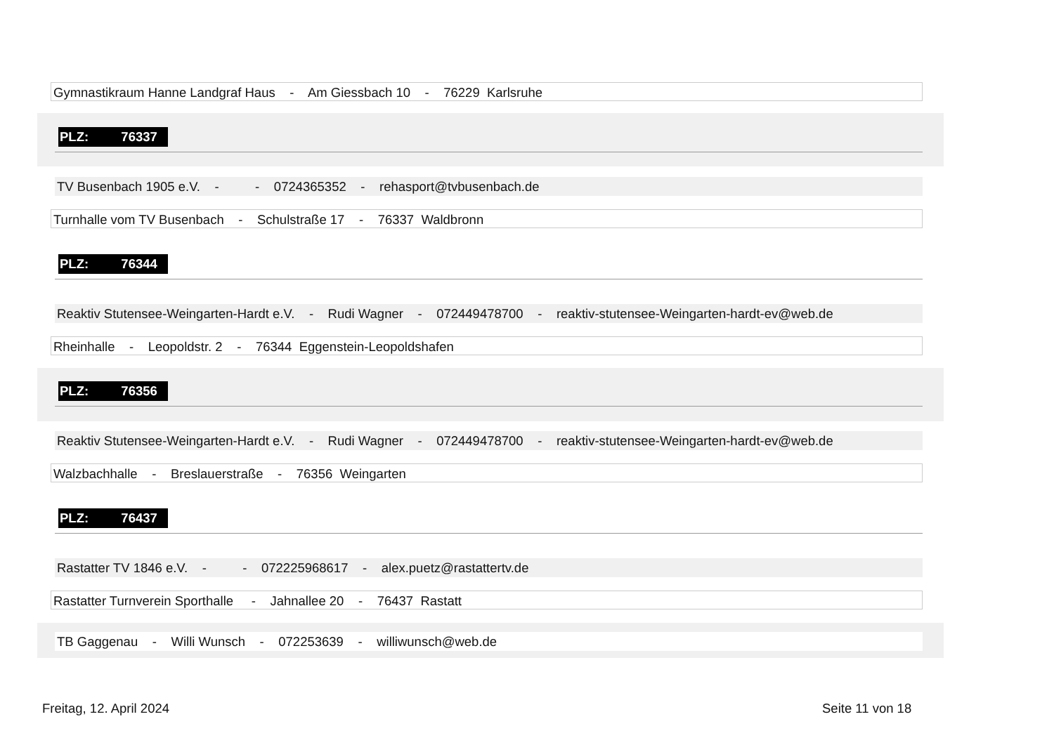Gymnastikraum Hanne Landgraf Haus - Am Giessbach 10 - 76229 Karlsruhe
PLZ: 76337
TV Busenbach 1905 e.V. - - 0724365352 - rehasport@tvbusenbach.de
Turnhalle vom TV Busenbach - Schulstraße 17 - 76337 Waldbronn
PLZ: 76344
Reaktiv Stutensee-Weingarten-Hardt e.V. - Rudi Wagner - 072449478700 - reaktiv-stutensee-Weingarten-hardt-ev@web.de
Rheinhalle - Leopoldstr. 2 - 76344 Eggenstein-Leopoldshafen
PLZ: 76356
Reaktiv Stutensee-Weingarten-Hardt e.V. - Rudi Wagner - 072449478700 - reaktiv-stutensee-Weingarten-hardt-ev@web.de
Walzbachhalle - Breslauerstraße - 76356 Weingarten
PLZ: 76437
Rastatter TV 1846 e.V. - - 072225968617 - alex.puetz@rastattertv.de
Rastatter Turnverein Sporthalle - Jahnallee 20 - 76437 Rastatt
TB Gaggenau - Willi Wunsch - 072253639 - williwunsch@web.de
Freitag, 12. April 2024 Seite 11 von 18